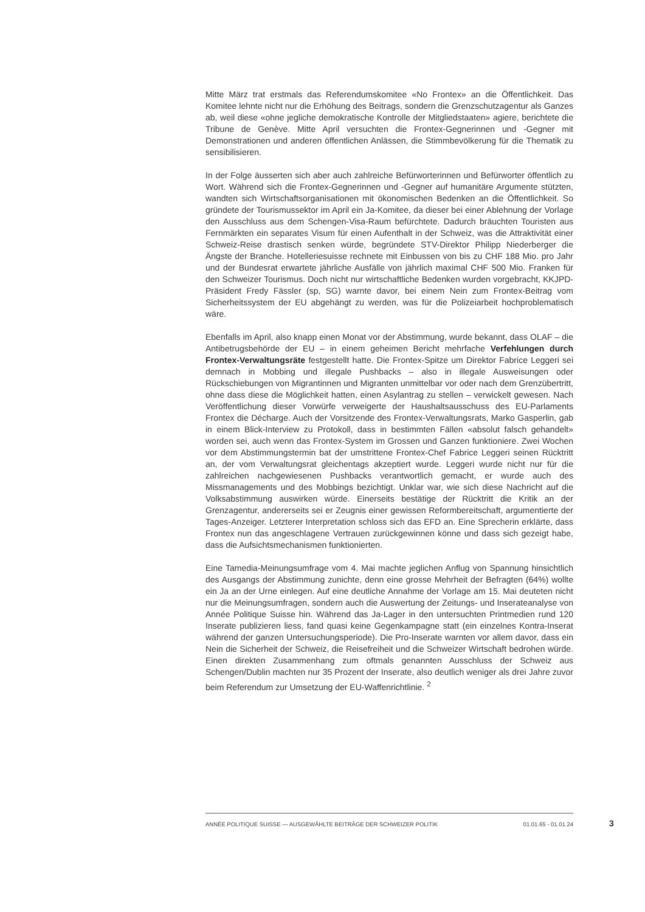Mitte März trat erstmals das Referendumskomitee «No Frontex» an die Öffentlichkeit. Das Komitee lehnte nicht nur die Erhöhung des Beitrags, sondern die Grenzschutzagentur als Ganzes ab, weil diese «ohne jegliche demokratische Kontrolle der Mitgliedstaaten» agiere, berichtete die Tribune de Genève. Mitte April versuchten die Frontex-Gegnerinnen und -Gegner mit Demonstrationen und anderen öffentlichen Anlässen, die Stimmbevölkerung für die Thematik zu sensibilisieren.
In der Folge äusserten sich aber auch zahlreiche Befürworterinnen und Befürworter öffentlich zu Wort. Während sich die Frontex-Gegnerinnen und -Gegner auf humanitäre Argumente stützten, wandten sich Wirtschaftsorganisationen mit ökonomischen Bedenken an die Öffentlichkeit. So gründete der Tourismussektor im April ein Ja-Komitee, da dieser bei einer Ablehnung der Vorlage den Ausschluss aus dem Schengen-Visa-Raum befürchtete. Dadurch bräuchten Touristen aus Fernmärkten ein separates Visum für einen Aufenthalt in der Schweiz, was die Attraktivität einer Schweiz-Reise drastisch senken würde, begründete STV-Direktor Philipp Niederberger die Ängste der Branche. Hotelleriesuisse rechnete mit Einbussen von bis zu CHF 188 Mio. pro Jahr und der Bundesrat erwartete jährliche Ausfälle von jährlich maximal CHF 500 Mio. Franken für den Schweizer Tourismus. Doch nicht nur wirtschaftliche Bedenken wurden vorgebracht, KKJPD-Präsident Fredy Fässler (sp, SG) warnte davor, bei einem Nein zum Frontex-Beitrag vom Sicherheitssystem der EU abgehängt zu werden, was für die Polizeiarbeit hochproblematisch wäre.
Ebenfalls im April, also knapp einen Monat vor der Abstimmung, wurde bekannt, dass OLAF – die Antibetrugsbehörde der EU – in einem geheimen Bericht mehrfache Verfehlungen durch Frontex-Verwaltungsräte festgestellt hatte. Die Frontex-Spitze um Direktor Fabrice Leggeri sei demnach in Mobbing und illegale Pushbacks – also in illegale Ausweisungen oder Rückschiebungen von Migrantinnen und Migranten unmittelbar vor oder nach dem Grenzübertritt, ohne dass diese die Möglichkeit hatten, einen Asylantrag zu stellen – verwickelt gewesen. Nach Veröffentlichung dieser Vorwürfe verweigerte der Haushaltsausschuss des EU-Parlaments Frontex die Décharge. Auch der Vorsitzende des Frontex-Verwaltungsrats, Marko Gasperlin, gab in einem Blick-Interview zu Protokoll, dass in bestimmten Fällen «absolut falsch gehandelt» worden sei, auch wenn das Frontex-System im Grossen und Ganzen funktioniere. Zwei Wochen vor dem Abstimmungstermin bat der umstrittene Frontex-Chef Fabrice Leggeri seinen Rücktritt an, der vom Verwaltungsrat gleichentags akzeptiert wurde. Leggeri wurde nicht nur für die zahlreichen nachgewiesenen Pushbacks verantwortlich gemacht, er wurde auch des Missmanagements und des Mobbings bezichtigt. Unklar war, wie sich diese Nachricht auf die Volksabstimmung auswirken würde. Einerseits bestätige der Rücktritt die Kritik an der Grenzagentur, andererseits sei er Zeugnis einer gewissen Reformbereitschaft, argumentierte der Tages-Anzeiger. Letzterer Interpretation schloss sich das EFD an. Eine Sprecherin erklärte, dass Frontex nun das angeschlagene Vertrauen zurückgewinnen könne und dass sich gezeigt habe, dass die Aufsichtsmechanismen funktionierten.
Eine Tamedia-Meinungsumfrage vom 4. Mai machte jeglichen Anflug von Spannung hinsichtlich des Ausgangs der Abstimmung zunichte, denn eine grosse Mehrheit der Befragten (64%) wollte ein Ja an der Urne einlegen. Auf eine deutliche Annahme der Vorlage am 15. Mai deuteten nicht nur die Meinungsumfragen, sondern auch die Auswertung der Zeitungs- und Inserateanalyse von Année Politique Suisse hin. Während das Ja-Lager in den untersuchten Printmedien rund 120 Inserate publizieren liess, fand quasi keine Gegenkampagne statt (ein einzelnes Kontra-Inserat während der ganzen Untersuchungsperiode). Die Pro-Inserate warnten vor allem davor, dass ein Nein die Sicherheit der Schweiz, die Reisefreiheit und die Schweizer Wirtschaft bedrohen würde. Einen direkten Zusammenhang zum oftmals genannten Ausschluss der Schweiz aus Schengen/Dublin machten nur 35 Prozent der Inserate, also deutlich weniger als drei Jahre zuvor beim Referendum zur Umsetzung der EU-Waffenrichtlinie. <sup>2</sup>
ANNÉE POLITIQUE SUISSE — AUSGEWÄHLTE BEITRÄGE DER SCHWEIZER POLITIK 01.01.65 - 01.01.24
3